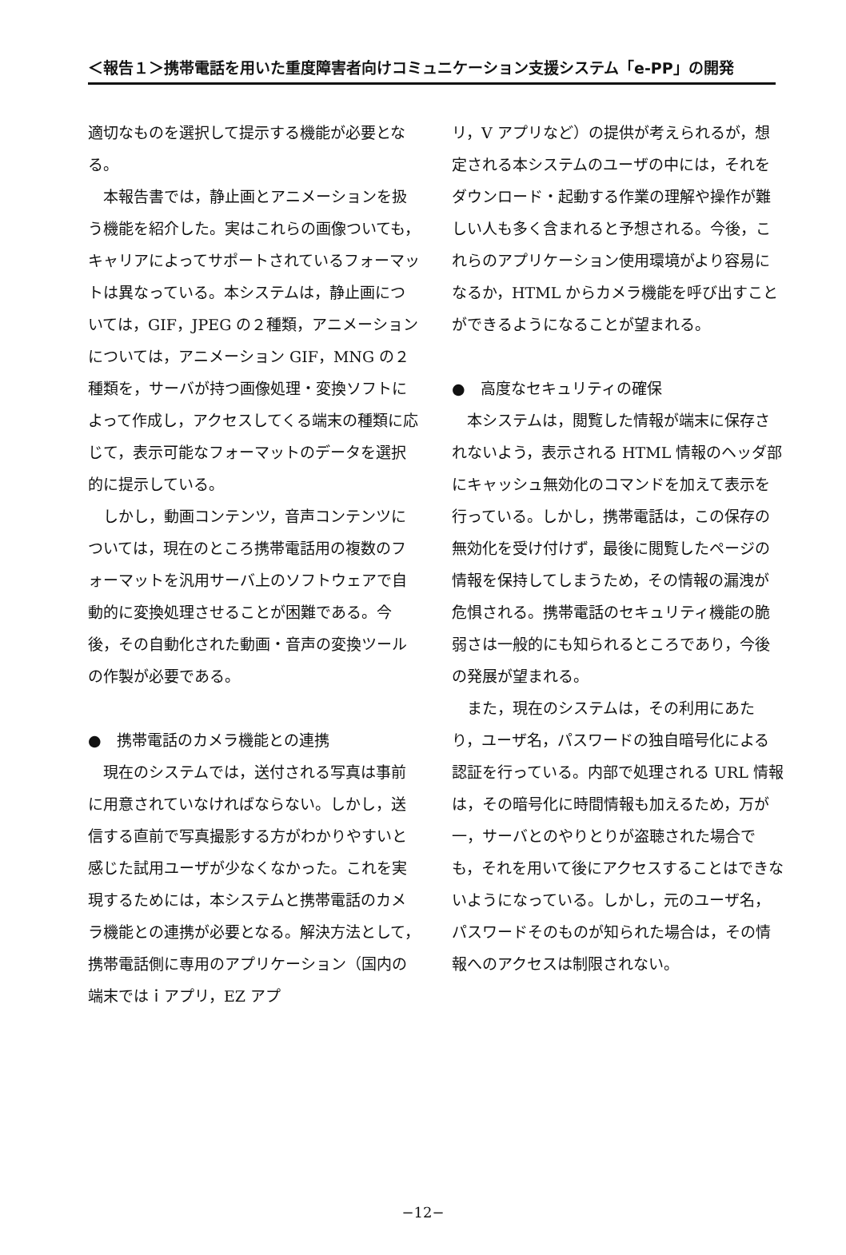＜報告１＞携帯電話を用いた重度障害者向けコミュニケーション支援システム「e-PP」の開発
適切なものを選択して提示する機能が必要となる。
本報告書では，静止画とアニメーションを扱う機能を紹介した。実はこれらの画像ついても，キャリアによってサポートされているフォーマットは異なっている。本システムは，静止画については，GIF，JPEG の２種類，アニメーションについては，アニメーション GIF，MNG の２種類を，サーバが持つ画像処理・変換ソフトによって作成し，アクセスしてくる端末の種類に応じて，表示可能なフォーマットのデータを選択的に提示している。
しかし，動画コンテンツ，音声コンテンツについては，現在のところ携帯電話用の複数のフォーマットを汎用サーバ上のソフトウェアで自動的に変換処理させることが困難である。今後，その自動化された動画・音声の変換ツールの作製が必要である。
●　携帯電話のカメラ機能との連携
現在のシステムでは，送付される写真は事前に用意されていなければならない。しかし，送信する直前で写真撮影する方がわかりやすいと感じた試用ユーザが少なくなかった。これを実現するためには，本システムと携帯電話のカメラ機能との連携が必要となる。解決方法として，携帯電話側に専用のアプリケーション（国内の端末ではｉアプリ，EZ アプ
リ，V アプリなど）の提供が考えられるが，想定される本システムのユーザの中には，それをダウンロード・起動する作業の理解や操作が難しい人も多く含まれると予想される。今後，これらのアプリケーション使用環境がより容易になるか，HTML からカメラ機能を呼び出すことができるようになることが望まれる。
●　高度なセキュリティの確保
本システムは，閲覧した情報が端末に保存されないよう，表示される HTML 情報のヘッダ部にキャッシュ無効化のコマンドを加えて表示を行っている。しかし，携帯電話は，この保存の無効化を受け付けず，最後に閲覧したページの情報を保持してしまうため，その情報の漏洩が危惧される。携帯電話のセキュリティ機能の脆弱さは一般的にも知られるところであり，今後の発展が望まれる。
また，現在のシステムは，その利用にあたり，ユーザ名，パスワードの独自暗号化による認証を行っている。内部で処理される URL 情報は，その暗号化に時間情報も加えるため，万が一，サーバとのやりとりが盗聴された場合でも，それを用いて後にアクセスすることはできないようになっている。しかし，元のユーザ名，パスワードそのものが知られた場合は，その情報へのアクセスは制限されない。
−12−